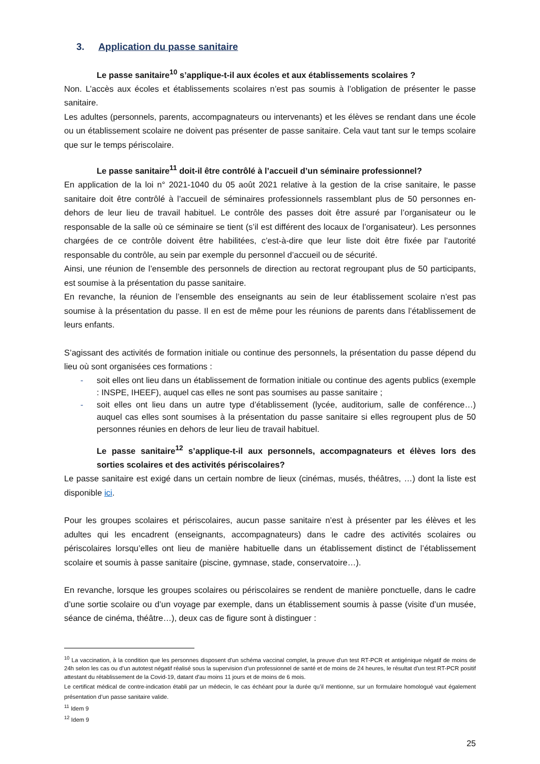3. Application du passe sanitaire
Le passe sanitaire<sup>10</sup> s’applique-t-il aux écoles et aux établissements scolaires ?
Non. L’accès aux écoles et établissements scolaires n’est pas soumis à l’obligation de présenter le passe sanitaire.
Les adultes (personnels, parents, accompagnateurs ou intervenants) et les élèves se rendant dans une école ou un établissement scolaire ne doivent pas présenter de passe sanitaire. Cela vaut tant sur le temps scolaire que sur le temps périscolaire.
Le passe sanitaire<sup>11</sup> doit-il être contrôlé à l’accueil d’un séminaire professionnel?
En application de la loi n° 2021-1040 du 05 août 2021 relative à la gestion de la crise sanitaire, le passe sanitaire doit être contrôlé à l’accueil de séminaires professionnels rassemblant plus de 50 personnes en-dehors de leur lieu de travail habituel. Le contrôle des passes doit être assuré par l’organisateur ou le responsable de la salle où ce séminaire se tient (s’il est différent des locaux de l’organisateur). Les personnes chargées de ce contrôle doivent être habilitées, c’est-à-dire que leur liste doit être fixée par l’autorité responsable du contrôle, au sein par exemple du personnel d’accueil ou de sécurité.
Ainsi, une réunion de l’ensemble des personnels de direction au rectorat regroupant plus de 50 participants, est soumise à la présentation du passe sanitaire.
En revanche, la réunion de l’ensemble des enseignants au sein de leur établissement scolaire n’est pas soumise à la présentation du passe. Il en est de même pour les réunions de parents dans l’établissement de leurs enfants.
S’agissant des activités de formation initiale ou continue des personnels, la présentation du passe dépend du lieu où sont organisées ces formations :
- soit elles ont lieu dans un établissement de formation initiale ou continue des agents publics (exemple : INSPE, IHEEF), auquel cas elles ne sont pas soumises au passe sanitaire ;
- soit elles ont lieu dans un autre type d’établissement (lycée, auditorium, salle de conférence…) auquel cas elles sont soumises à la présentation du passe sanitaire si elles regroupent plus de 50 personnes réunies en dehors de leur lieu de travail habituel.
Le passe sanitaire<sup>12</sup> s’applique-t-il aux personnels, accompagnateurs et élèves lors des sorties scolaires et des activités périscolaires?
Le passe sanitaire est exigé dans un certain nombre de lieux (cinémas, musés, théâtres, …) dont la liste est disponible ici.
Pour les groupes scolaires et périscolaires, aucun passe sanitaire n’est à présenter par les élèves et les adultes qui les encadrent (enseignants, accompagnateurs) dans le cadre des activités scolaires ou périscolaires lorsqu’elles ont lieu de manière habituelle dans un établissement distinct de l’établissement scolaire et soumis à passe sanitaire (piscine, gymnase, stade, conservatoire…).
En revanche, lorsque les groupes scolaires ou périscolaires se rendent de manière ponctuelle, dans le cadre d’une sortie scolaire ou d’un voyage par exemple, dans un établissement soumis à passe (visite d’un musée, séance de cinéma, théâtre…), deux cas de figure sont à distinguer :
<sup>10</sup> La vaccination, à la condition que les personnes disposent d'un schéma vaccinal complet, la preuve d'un test RT-PCR et antigénique négatif de moins de 24h selon les cas ou d’un autotest négatif réalisé sous la supervision d’un professionnel de santé et de moins de 24 heures, le résultat d'un test RT-PCR positif attestant du rétablissement de la Covid-19, datant d'au moins 11 jours et de moins de 6 mois.
Le certificat médical de contre-indication établi par un médecin, le cas échéant pour la durée qu’il mentionne, sur un formulaire homologué vaut également présentation d’un passe sanitaire valide.
<sup>11</sup> Idem 9
<sup>12</sup> Idem 9
25